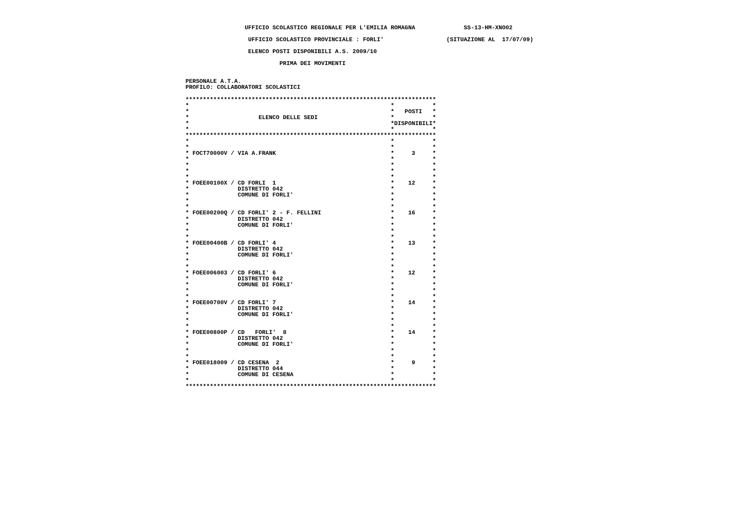UFFICIO SCOLASTICO REGIONALE PER L'EMILIA ROMAGNA              SS-13-HM-XNO02

                   UFFICIO SCOLASTICO PROVINCIALE : FORLI'                  (SITUAZIONE AL  17/07/09)

                   ELENCO POSTI DISPONIBILI A.S. 2009/10

                            PRIMA DEI MOVIMENTI


 PERSONALE A.T.A.
 PROFILO: COLLABORATORI SCOLASTICI

 ************************************************************************
 *                                                          *           *
 *                                                          *   POSTI   *
 *                    ELENCO DELLE SEDI                     *           *
 *                                                          *DISPONIBILI*
 *                                                          *           *
 ************************************************************************
 *                                                          *           *
 *                                                          *           *
 * FOCT70000V / VIA A.FRANK                                 *     3     *
 *                                                          *           *
 *                                                          *           *
 *                                                          *           *
 *                                                          *           *
 * FOEE00100X / CD FORLI  1                                 *    12     *
 *              DISTRETTO 042                               *           *
 *              COMUNE DI FORLI'                            *           *
 *                                                          *           *
 *                                                          *           *
 * FOEE00200Q / CD FORLI' 2 - F. FELLINI                    *    16     *
 *              DISTRETTO 042                               *           *
 *              COMUNE DI FORLI'                            *           *
 *                                                          *           *
 *                                                          *           *
 * FOEE00400B / CD FORLI' 4                                 *    13     *
 *              DISTRETTO 042                               *           *
 *              COMUNE DI FORLI'                            *           *
 *                                                          *           *
 *                                                          *           *
 * FOEE006003 / CD FORLI' 6                                 *    12     *
 *              DISTRETTO 042                               *           *
 *              COMUNE DI FORLI'                            *           *
 *                                                          *           *
 *                                                          *           *
 * FOEE00700V / CD FORLI' 7                                 *    14     *
 *              DISTRETTO 042                               *           *
 *              COMUNE DI FORLI'                            *           *
 *                                                          *           *
 *                                                          *           *
 * FOEE00800P / CD   FORLI'  8                              *    14     *
 *              DISTRETTO 042                               *           *
 *              COMUNE DI FORLI'                            *           *
 *                                                          *           *
 *                                                          *           *
 * FOEE018009 / CD CESENA  2                                *     9     *
 *              DISTRETTO 044                               *           *
 *              COMUNE DI CESENA                            *           *
 *                                                          *           *
 ************************************************************************